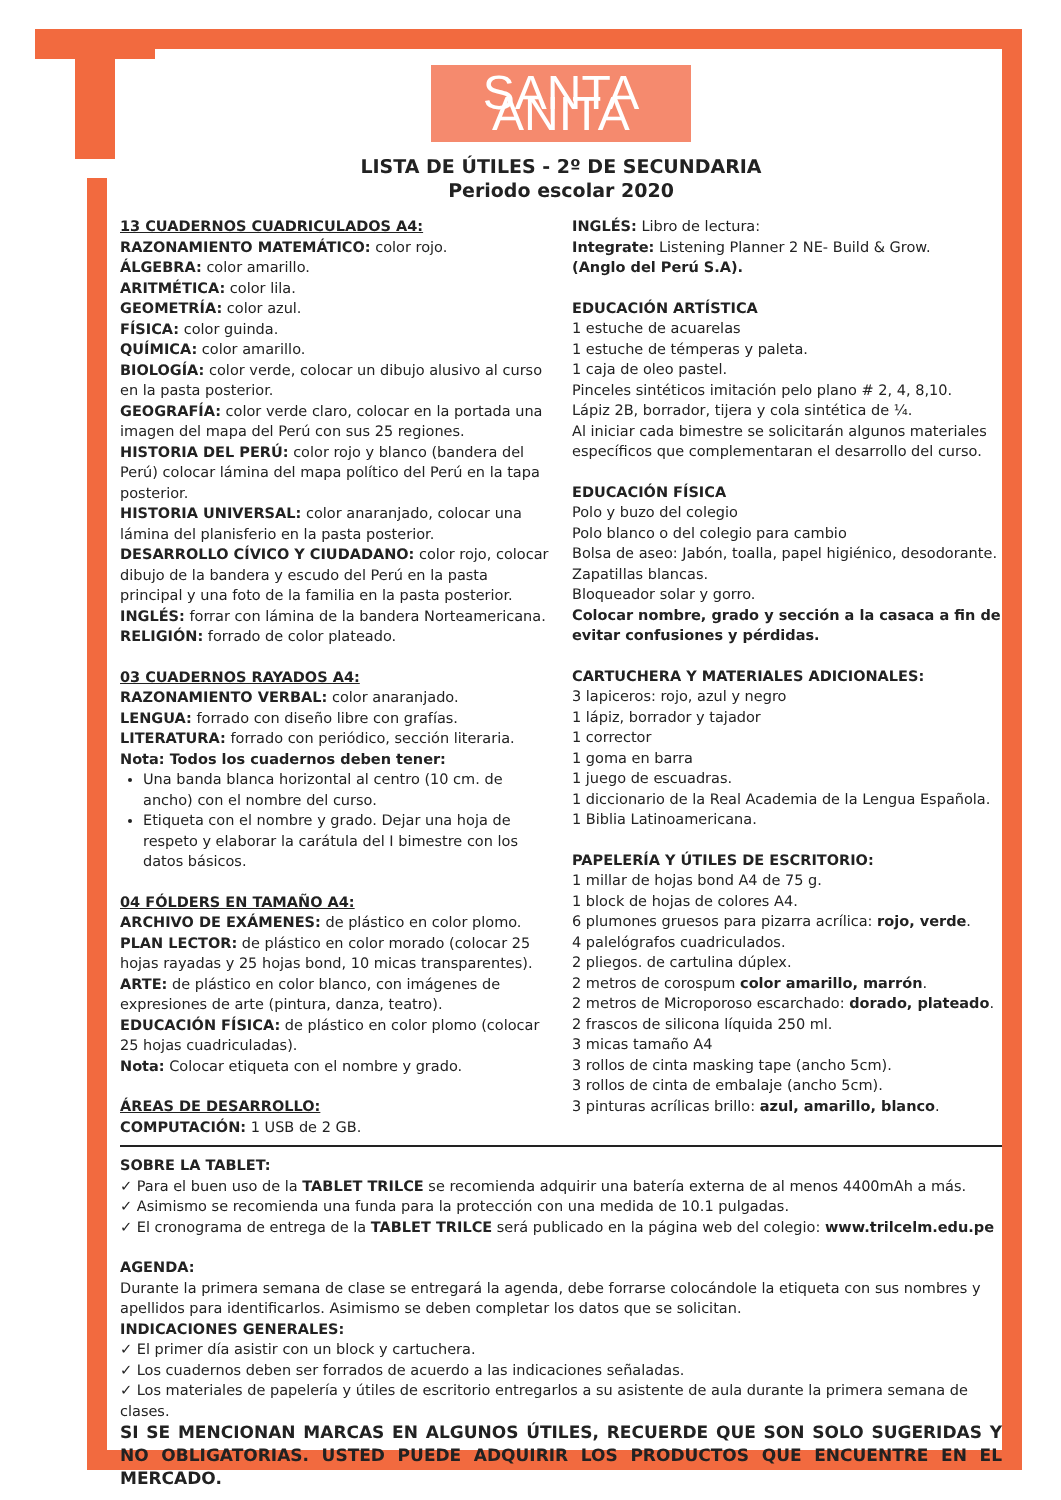SANTA ANITA
LISTA DE ÚTILES - 2º DE SECUNDARIA
Periodo escolar 2020
13 CUADERNOS CUADRICULADOS A4:
RAZONAMIENTO MATEMÁTICO: color rojo.
ÁLGEBRA: color amarillo.
ARITMÉTICA: color lila.
GEOMETRÍA: color azul.
FÍSICA: color guinda.
QUÍMICA: color amarillo.
BIOLOGÍA: color verde, colocar un dibujo alusivo al curso en la pasta posterior.
GEOGRAFÍA: color verde claro, colocar en la portada una imagen del mapa del Perú con sus 25 regiones.
HISTORIA DEL PERÚ: color rojo y blanco (bandera del Perú) colocar lámina del mapa político del Perú en la tapa posterior.
HISTORIA UNIVERSAL: color anaranjado, colocar una lámina del planisferio en la pasta posterior.
DESARROLLO CÍVICO Y CIUDADANO: color rojo, colocar dibujo de la bandera y escudo del Perú en la pasta principal y una foto de la familia en la pasta posterior.
INGLÉS: forrar con lámina de la bandera Norteamericana.
RELIGIÓN: forrado de color plateado.
03 CUADERNOS RAYADOS A4:
RAZONAMIENTO VERBAL: color anaranjado.
LENGUA: forrado con diseño libre con grafías.
LITERATURA: forrado con periódico, sección literaria.
Nota: Todos los cuadernos deben tener:
Una banda blanca horizontal al centro (10 cm. de ancho) con el nombre del curso.
Etiqueta con el nombre y grado. Dejar una hoja de respeto y elaborar la carátula del I bimestre con los datos básicos.
04 FÓLDERS EN TAMAÑO A4:
ARCHIVO DE EXÁMENES: de plástico en color plomo.
PLAN LECTOR: de plástico en color morado (colocar 25 hojas rayadas y 25 hojas bond, 10 micas transparentes).
ARTE: de plástico en color blanco, con imágenes de expresiones de arte (pintura, danza, teatro).
EDUCACIÓN FÍSICA: de plástico en color plomo (colocar 25 hojas cuadriculadas).
Nota: Colocar etiqueta con el nombre y grado.
ÁREAS DE DESARROLLO:
COMPUTACIÓN: 1 USB de 2 GB.
INGLÉS: Libro de lectura:
Integrate: Listening Planner 2 NE- Build & Grow.
(Anglo del Perú S.A).
EDUCACIÓN ARTÍSTICA
1 estuche de acuarelas
1 estuche de témperas y paleta.
1 caja de oleo pastel.
Pinceles sintéticos imitación pelo plano # 2, 4, 8,10.
Lápiz 2B, borrador, tijera y cola sintética de ¼.
Al iniciar cada bimestre se solicitarán algunos materiales específicos que complementaran el desarrollo del curso.
EDUCACIÓN FÍSICA
Polo y buzo del colegio
Polo blanco o del colegio para cambio
Bolsa de aseo: Jabón, toalla, papel higiénico, desodorante.
Zapatillas blancas.
Bloqueador solar y gorro.
Colocar nombre, grado y sección a la casaca a fin de evitar confusiones y pérdidas.
CARTUCHERA Y MATERIALES ADICIONALES:
3 lapiceros: rojo, azul y negro
1 lápiz, borrador y tajador
1 corrector
1 goma en barra
1 juego de escuadras.
1 diccionario de la Real Academia de la Lengua Española.
1 Biblia Latinoamericana.
PAPELERÍA Y ÚTILES DE ESCRITORIO:
1 millar de hojas bond A4 de 75 g.
1 block de hojas de colores A4.
6 plumones gruesos para pizarra acrílica: rojo, verde.
4 palelógrafos cuadriculados.
2 pliegos. de cartulina dúplex.
2 metros de corospum color amarillo, marrón.
2 metros de Microporoso escarchado: dorado, plateado.
2 frascos de silicona líquida 250 ml.
3 micas tamaño A4
3 rollos de cinta masking tape (ancho 5cm).
3 rollos de cinta de embalaje (ancho 5cm).
3 pinturas acrílicas brillo: azul, amarillo, blanco.
SOBRE LA TABLET:
✓ Para el buen uso de la TABLET TRILCE se recomienda adquirir una batería externa de al menos 4400mAh a más.
✓ Asimismo se recomienda una funda para la protección con una medida de 10.1 pulgadas.
✓ El cronograma de entrega de la TABLET TRILCE será publicado en la página web del colegio: www.trilcelm.edu.pe
AGENDA:
Durante la primera semana de clase se entregará la agenda, debe forrarse colocándole la etiqueta con sus nombres y apellidos para identificarlos. Asimismo se deben completar los datos que se solicitan.
INDICACIONES GENERALES:
✓ El primer día asistir con un block y cartuchera.
✓ Los cuadernos deben ser forrados de acuerdo a las indicaciones señaladas.
✓ Los materiales de papelería y útiles de escritorio entregarlos a su asistente de aula durante la primera semana de clases.
SI SE MENCIONAN MARCAS EN ALGUNOS ÚTILES, RECUERDE QUE SON SOLO SUGERIDAS Y NO OBLIGATORIAS. USTED PUEDE ADQUIRIR LOS PRODUCTOS QUE ENCUENTRE EN EL MERCADO.